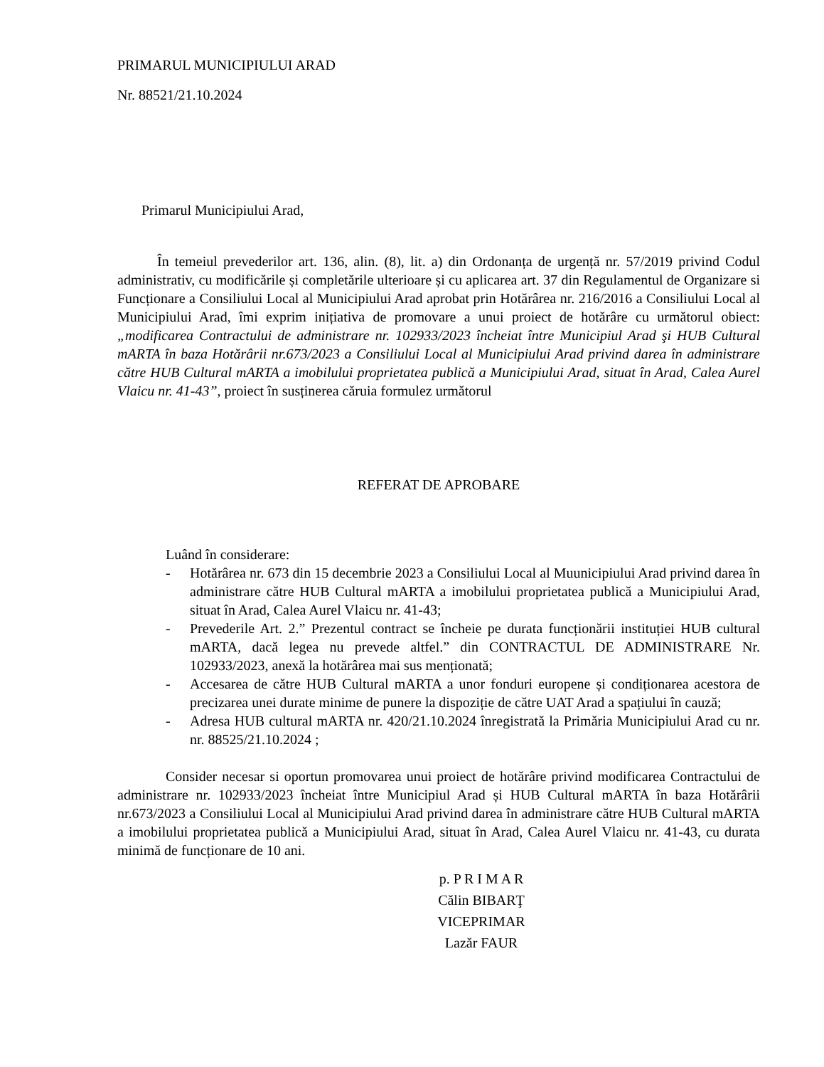PRIMARUL MUNICIPIULUI ARAD
Nr. 88521/21.10.2024
Primarul Municipiului Arad,
În temeiul prevederilor art. 136, alin. (8), lit. a) din Ordonanța de urgență nr. 57/2019 privind Codul administrativ, cu modificările și completările ulterioare și cu aplicarea art. 37 din Regulamentul de Organizare si Funcționare a Consiliului Local al Municipiului Arad aprobat prin Hotărârea nr. 216/2016 a Consiliului Local al Municipiului Arad, îmi exprim inițiativa de promovare a unui proiect de hotărâre cu următorul obiect: „modificarea Contractului de administrare nr. 102933/2023 încheiat între Municipiul Arad şi HUB Cultural mARTA în baza Hotărârii nr.673/2023 a Consiliului Local al Municipiului Arad privind darea în administrare către HUB Cultural mARTA a imobilului proprietatea publică a Municipiului Arad, situat în Arad, Calea Aurel Vlaicu nr. 41-43”, proiect în susținerea căruia formulez următorul
REFERAT DE APROBARE
Luând în considerare:
- Hotărârea nr. 673 din 15 decembrie 2023 a Consiliului Local al Muunicipiului Arad privind darea în administrare către HUB Cultural mARTA a imobilului proprietatea publică a Municipiului Arad, situat în Arad, Calea Aurel Vlaicu nr. 41-43;
- Prevederile Art. 2.” Prezentul contract se încheie pe durata funcționării instituției HUB cultural mARTA, dacă legea nu prevede altfel.” din CONTRACTUL DE ADMINISTRARE Nr. 102933/2023, anexă la hotărârea mai sus menționată;
- Accesarea de către HUB Cultural mARTA a unor fonduri europene și condiționarea acestora de precizarea unei durate minime de punere la dispoziție de către UAT Arad a spațiului în cauză;
- Adresa HUB cultural mARTA nr. 420/21.10.2024 înregistrată la Primăria Municipiului Arad cu nr. nr. 88525/21.10.2024 ;
Consider necesar si oportun promovarea unui proiect de hotărâre privind modificarea Contractului de administrare nr. 102933/2023 încheiat între Municipiul Arad și HUB Cultural mARTA în baza Hotărârii nr.673/2023 a Consiliului Local al Municipiului Arad privind darea în administrare către HUB Cultural mARTA a imobilului proprietatea publică a Municipiului Arad, situat în Arad, Calea Aurel Vlaicu nr. 41-43, cu durata minimă de funcționare de 10 ani.
p. P R I M A R
Călin BIBARŢ
VICEPRIMAR
Lazăr FAUR